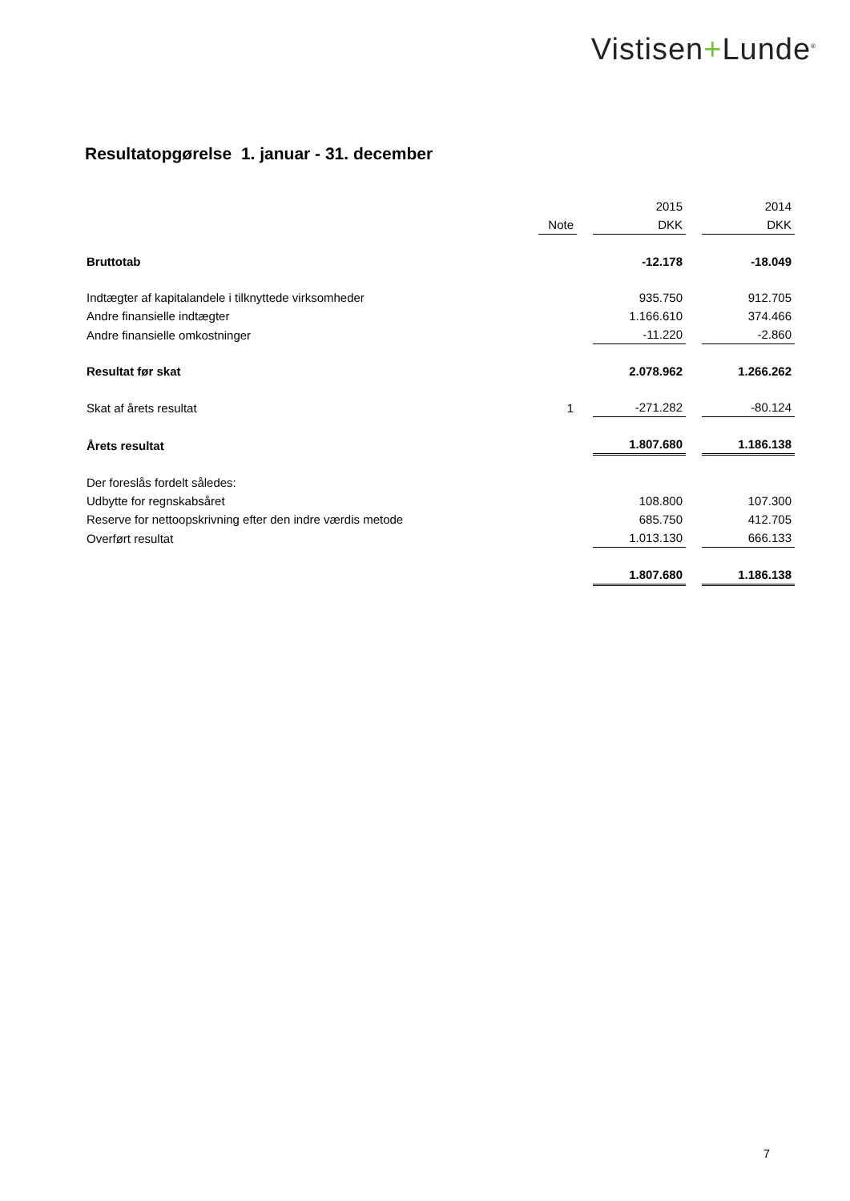Vistisen+Lunde<sup>®</sup>
Resultatopgørelse 1. januar - 31. december
| | | | 2015 | | 2014 |
| --- | --- | --- | --- | --- | --- |
| | Note | | DKK | | DKK |
| Bruttotab | | | -12.178 | | -18.049 |
| Indtægter af kapitalandele i tilknyttede virksomheder | | | 935.750 | | 912.705 |
| Andre finansielle indtægter | | | 1.166.610 | | 374.466 |
| Andre finansielle omkostninger | | | -11.220 | | -2.860 |
| Resultat før skat | | | 2.078.962 | | 1.266.262 |
| Skat af årets resultat | 1 | | -271.282 | | -80.124 |
| Årets resultat | | | 1.807.680 | | 1.186.138 |
| Der foreslås fordelt således: | | | | | |
| Udbytte for regnskabsåret | | | 108.800 | | 107.300 |
| Reserve for nettoopskrivning efter den indre værdis metode | | | 685.750 | | 412.705 |
| Overført resultat | | | 1.013.130 | | 666.133 |
| | | | 1.807.680 | | 1.186.138 |
7